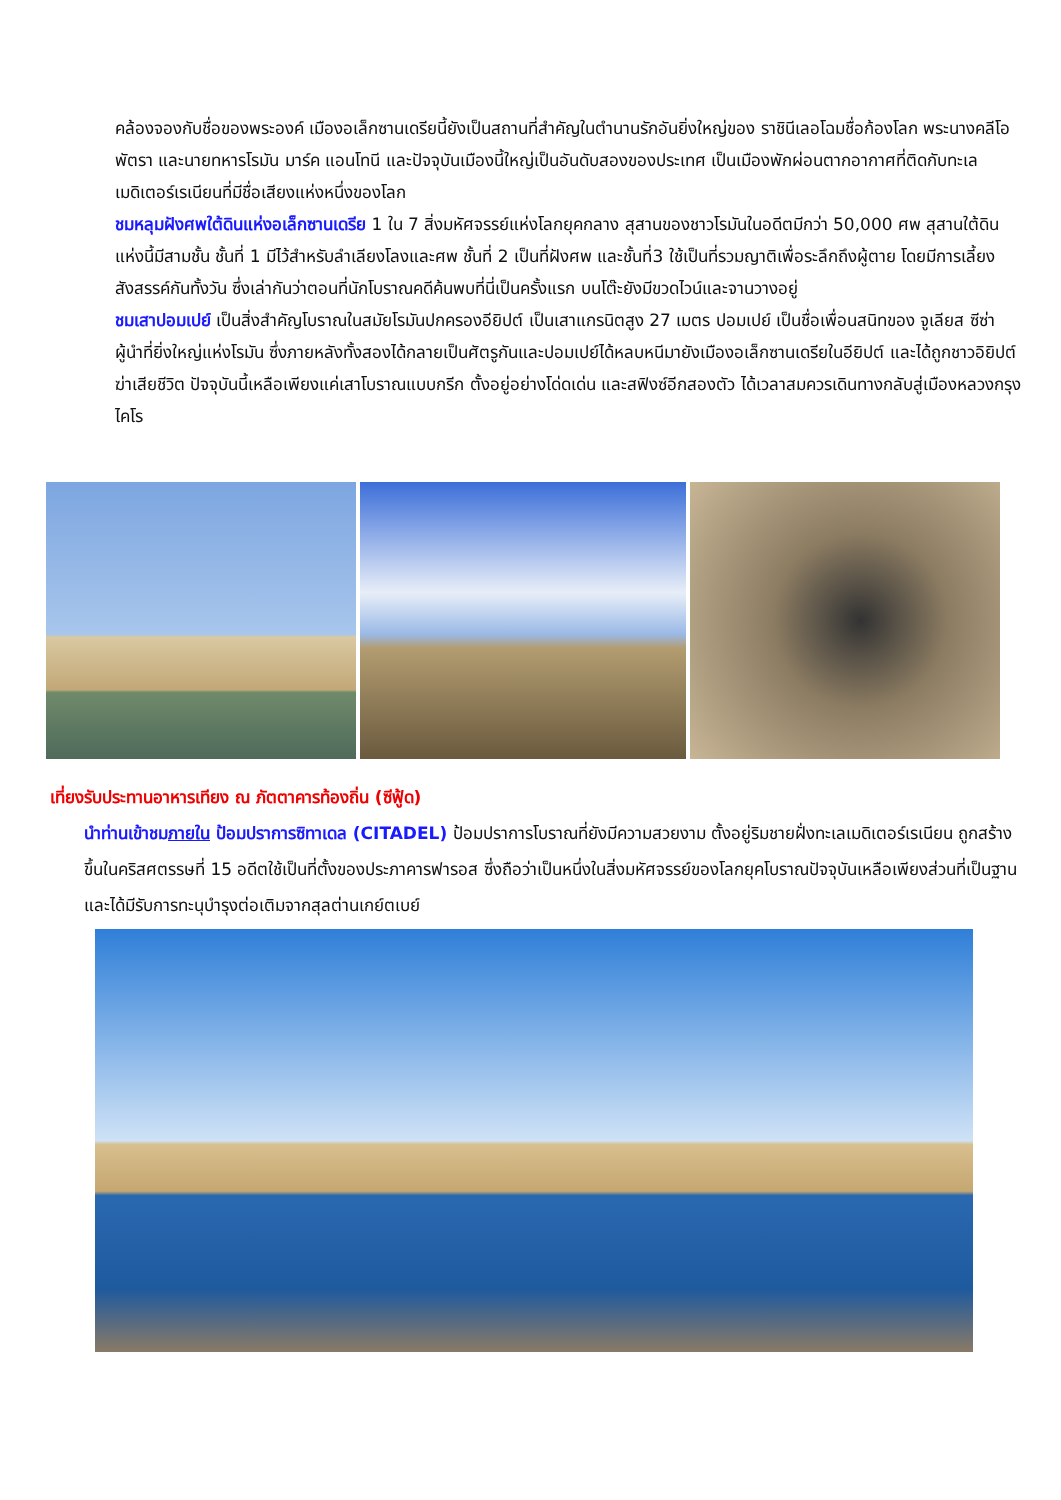คล้องจองกับชื่อของพระองค์ เมืองอเล็กซานเดรียนี้ยังเป็นสถานที่สำคัญในตำนานรักอันยิ่งใหญ่ของ ราชินีเลอโฉมชื่อก้องโลก พระนางคลีโอพัตรา และนายทหารโรมัน มาร์ค แอนโทนี และปัจจุบันเมืองนี้ใหญ่เป็นอันดับสองของประเทศ เป็นเมืองพักผ่อนตากอากาศที่ติดกับทะเลเมดิเตอร์เรเนียนที่มีชื่อเสียงแห่งหนึ่งของโลก
ชมหลุมฝังศพใต้ดินแห่งอเล็กซานเดรีย 1 ใน 7 สิ่งมหัศจรรย์แห่งโลกยุคกลาง สุสานของชาวโรมันในอดีตมีกว่า 50,000 ศพ สุสานใต้ดินแห่งนี้มีสามชั้น ชั้นที่ 1 มีไว้สำหรับลำเลียงโลงและศพ ชั้นที่ 2 เป็นที่ฝังศพ และชั้นที่3 ใช้เป็นที่รวมญาติเพื่อระลึกถึงผู้ตาย โดยมีการเลี้ยงสังสรรค์กันทั้งวัน ซึ่งเล่ากันว่าตอนที่นักโบราณคดีค้นพบที่นี่เป็นครั้งแรก บนโต๊ะยังมีขวดไวน์และจานวางอยู่
ชมเสาปอมเปย์ เป็นสิ่งสำคัญโบราณในสมัยโรมันปกครองอียิปต์ เป็นเสาแกรนิตสูง 27 เมตร ปอมเปย์ เป็นชื่อเพื่อนสนิทของ จูเลียส ซีซ่า ผู้นำที่ยิ่งใหญ่แห่งโรมัน ซึ่งภายหลังทั้งสองได้กลายเป็นศัตรูกันและปอมเปย์ได้หลบหนีมายังเมืองอเล็กซานเดรียในอียิปต์ และได้ถูกชาวอิยิปต์ฆ่าเสียชีวิต ปัจจุบันนี้เหลือเพียงแค่เสาโบราณแบบกรีก ตั้งอยู่อย่างโด่ดเด่น และสฟิงซ์อีกสองตัว ได้เวลาสมควรเดินทางกลับสู่เมืองหลวงกรุงไคโร
เที่ยง รับประทานอาหารเทียง ณ ภัตตาคารท้องถิ่น (ซีฟู้ด)
นำท่านเข้าชมภายใน ป้อมปราการซิทาเดล (CITADEL) ป้อมปราการโบราณที่ยังมีความสวยงาม ตั้งอยู่ริมชายฝั่งทะเลเมดิเตอร์เรเนียน ถูกสร้างขึ้นในคริสศตรรษที่ 15 อดีตใช้เป็นที่ตั้งของประภาคารฟารอส ซึ่งถือว่าเป็นหนึ่งในสิ่งมหัศจรรย์ของโลกยุคโบราณปัจจุบันเหลือเพียงส่วนที่เป็นฐานและได้มีรับการทะนุบำรุงต่อเติมจากสุลต่านเกย์ตเบย์